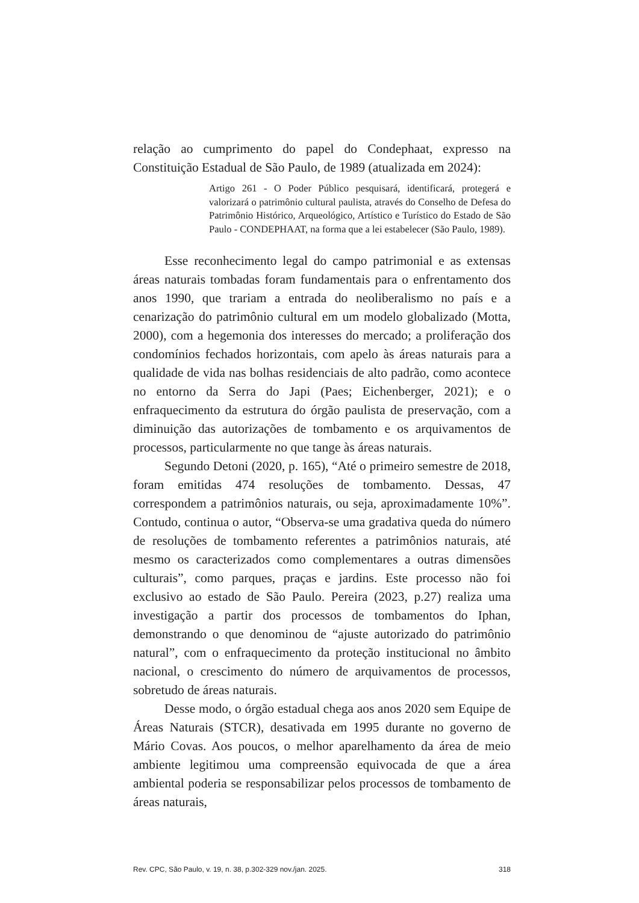relação ao cumprimento do papel do Condephaat, expresso na Constituição Estadual de São Paulo, de 1989 (atualizada em 2024):
Artigo 261 - O Poder Público pesquisará, identificará, protegerá e valorizará o patrimônio cultural paulista, através do Conselho de Defesa do Patrimônio Histórico, Arqueológico, Artístico e Turístico do Estado de São Paulo - CONDEPHAAT, na forma que a lei estabelecer (São Paulo, 1989).
Esse reconhecimento legal do campo patrimonial e as extensas áreas naturais tombadas foram fundamentais para o enfrentamento dos anos 1990, que trariam a entrada do neoliberalismo no país e a cenarização do patrimônio cultural em um modelo globalizado (Motta, 2000), com a hegemonia dos interesses do mercado; a proliferação dos condomínios fechados horizontais, com apelo às áreas naturais para a qualidade de vida nas bolhas residenciais de alto padrão, como acontece no entorno da Serra do Japi (Paes; Eichenberger, 2021); e o enfraquecimento da estrutura do órgão paulista de preservação, com a diminuição das autorizações de tombamento e os arquivamentos de processos, particularmente no que tange às áreas naturais.
Segundo Detoni (2020, p. 165), “Até o primeiro semestre de 2018, foram emitidas 474 resoluções de tombamento. Dessas, 47 correspondem a patrimônios naturais, ou seja, aproximadamente 10%”. Contudo, continua o autor, “Observa-se uma gradativa queda do número de resoluções de tombamento referentes a patrimônios naturais, até mesmo os caracterizados como complementares a outras dimensões culturais”, como parques, praças e jardins. Este processo não foi exclusivo ao estado de São Paulo. Pereira (2023, p.27) realiza uma investigação a partir dos processos de tombamentos do Iphan, demonstrando o que denominou de “ajuste autorizado do patrimônio natural”, com o enfraquecimento da proteção institucional no âmbito nacional, o crescimento do número de arquivamentos de processos, sobretudo de áreas naturais.
Desse modo, o órgão estadual chega aos anos 2020 sem Equipe de Áreas Naturais (STCR), desativada em 1995 durante no governo de Mário Covas. Aos poucos, o melhor aparelhamento da área de meio ambiente legitimou uma compreensão equivocada de que a área ambiental poderia se responsabilizar pelos processos de tombamento de áreas naturais,
Rev. CPC, São Paulo, v. 19, n. 38, p.302-329 nov./jan. 2025. 318